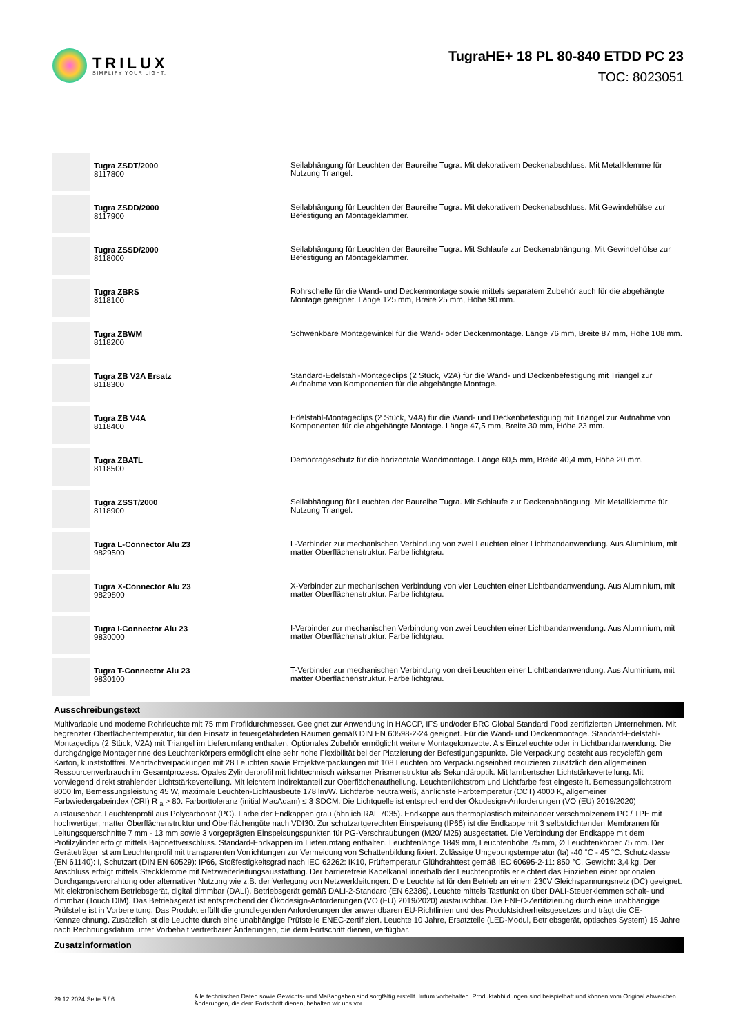TRILUX
SIMPLIFY YOUR LIGHT.
TugraHE+ 18 PL 80-840 ETDD PC 23
TOC: 8023051
| | Tugra ZSDT/2000 8117800 | Seilabhängung für Leuchten der Baureihe Tugra. Mit dekorativem Deckenabschluss. Mit Metallklemme für Nutzung Triangel. |
| | Tugra ZSDD/2000 8117900 | Seilabhängung für Leuchten der Baureihe Tugra. Mit dekorativem Deckenabschluss. Mit Gewindehülse zur Befestigung an Montageklammer. |
| | Tugra ZSSD/2000 8118000 | Seilabhängung für Leuchten der Baureihe Tugra. Mit Schlaufe zur Deckenabhängung. Mit Gewindehülse zur Befestigung an Montageklammer. |
| | Tugra ZBRS 8118100 | Rohrschelle für die Wand- und Deckenmontage sowie mittels separatem Zubehör auch für die abgehängte Montage geeignet. Länge 125 mm, Breite 25 mm, Höhe 90 mm. |
| | Tugra ZBWM 8118200 | Schwenkbare Montagewinkel für die Wand- oder Deckenmontage. Länge 76 mm, Breite 87 mm, Höhe 108 mm. |
| | Tugra ZB V2A Ersatz 8118300 | Standard-Edelstahl-Montageclips (2 Stück, V2A) für die Wand- und Deckenbefestigung mit Triangel zur Aufnahme von Komponenten für die abgehängte Montage. |
| | Tugra ZB V4A 8118400 | Edelstahl-Montageclips (2 Stück, V4A) für die Wand- und Deckenbefestigung mit Triangel zur Aufnahme von Komponenten für die abgehängte Montage. Länge 47,5 mm, Breite 30 mm, Höhe 23 mm. |
| | Tugra ZBATL 8118500 | Demontageschutz für die horizontale Wandmontage. Länge 60,5 mm, Breite 40,4 mm, Höhe 20 mm. |
| | Tugra ZSST/2000 8118900 | Seilabhängung für Leuchten der Baureihe Tugra. Mit Schlaufe zur Deckenabhängung. Mit Metallklemme für Nutzung Triangel. |
| | Tugra L-Connector Alu 23 9829500 | L-Verbinder zur mechanischen Verbindung von zwei Leuchten einer Lichtbandanwendung. Aus Aluminium, mit matter Oberflächenstruktur. Farbe lichtgrau. |
| | Tugra X-Connector Alu 23 9829800 | X-Verbinder zur mechanischen Verbindung von vier Leuchten einer Lichtbandanwendung. Aus Aluminium, mit matter Oberflächenstruktur. Farbe lichtgrau. |
| | Tugra I-Connector Alu 23 9830000 | I-Verbinder zur mechanischen Verbindung von zwei Leuchten einer Lichtbandanwendung. Aus Aluminium, mit matter Oberflächenstruktur. Farbe lichtgrau. |
| | Tugra T-Connector Alu 23 9830100 | T-Verbinder zur mechanischen Verbindung von drei Leuchten einer Lichtbandanwendung. Aus Aluminium, mit matter Oberflächenstruktur. Farbe lichtgrau. |
Ausschreibungstext
Multivariable und moderne Rohrleuchte mit 75 mm Profildurchmesser. Geeignet zur Anwendung in HACCP, IFS und/oder BRC Global Standard Food zertifizierten Unternehmen. Mit begrenzter Oberflächentemperatur, für den Einsatz in feuergefährdeten Räumen gemäß DIN EN 60598-2-24 geeignet. Für die Wand- und Deckenmontage. Standard-Edelstahl-Montageclips (2 Stück, V2A) mit Triangel im Lieferumfang enthalten. Optionales Zubehör ermöglicht weitere Montagekonzepte. Als Einzelleuchte oder in Lichtbandanwendung. Die durchgängige Montagerinne des Leuchtenkörpers ermöglicht eine sehr hohe Flexibilität bei der Platzierung der Befestigungspunkte. Die Verpackung besteht aus recyclefähigem Karton, kunststofffrei. Mehrfachverpackungen mit 28 Leuchten sowie Projektverpackungen mit 108 Leuchten pro Verpackungseinheit reduzieren zusätzlich den allgemeinen Ressourcenverbrauch im Gesamtprozess. Opales Zylinderprofil mit lichttechnisch wirksamer Prismenstruktur als Sekundäroptik. Mit lambertscher Lichtstärkeverteilung. Mit vorwiegend direkt strahlender Lichtstärkeverteilung. Mit leichtem Indirektanteil zur Oberflächenaufhellung. Leuchtenlichtstrom und Lichtfarbe fest eingestellt. Bemessungslichtstrom 8000 lm, Bemessungsleistung 45 W, maximale Leuchten-Lichtausbeute 178 lm/W. Lichtfarbe neutralweiß, ähnlichste Farbtemperatur (CCT) 4000 K, allgemeiner Farbwiedergabeindex (CRI) R <sub>a</sub> > 80. Farborttoleranz (initial MacAdam) ≤ 3 SDCM. Die Lichtquelle ist entsprechend der Ökodesign-Anforderungen (VO (EU) 2019/2020) austauschbar. Leuchtenprofil aus Polycarbonat (PC). Farbe der Endkappen grau (ähnlich RAL 7035). Endkappe aus thermoplastisch miteinander verschmolzenem PC / TPE mit hochwertiger, matter Oberflächenstruktur und Oberflächengüte nach VDI30. Zur schutzartgerechten Einspeisung (IP66) ist die Endkappe mit 3 selbstdichtenden Membranen für Leitungsquerschnitte 7 mm - 13 mm sowie 3 vorgeprägten Einspeisungspunkten für PG-Verschraubungen (M20/ M25) ausgestattet. Die Verbindung der Endkappe mit dem Profilzylinder erfolgt mittels Bajonettverschluss. Standard-Endkappen im Lieferumfang enthalten. Leuchtenlänge 1849 mm, Leuchtenhöhe 75 mm, Ø Leuchtenkörper 75 mm. Der Geräteträger ist am Leuchtenprofil mit transparenten Vorrichtungen zur Vermeidung von Schattenbildung fixiert. Zulässige Umgebungstemperatur (ta) -40 °C - 45 °C. Schutzklasse (EN 61140): I, Schutzart (DIN EN 60529): IP66, Stoßfestigkeitsgrad nach IEC 62262: IK10, Prüftemperatur Glühdrahttest gemäß IEC 60695-2-11: 850 °C. Gewicht: 3,4 kg. Der Anschluss erfolgt mittels Steckklemme mit Netzweiterleitungsausstattung. Der barrierefreie Kabelkanal innerhalb der Leuchtenprofils erleichtert das Einziehen einer optionalen Durchgangsverdrahtung oder alternativer Nutzung wie z.B. der Verlegung von Netzwerkleitungen. Die Leuchte ist für den Betrieb an einem 230V Gleichspannungsnetz (DC) geeignet. Mit elektronischem Betriebsgerät, digital dimmbar (DALI). Betriebsgerät gemäß DALI-2-Standard (EN 62386). Leuchte mittels Tastfunktion über DALI-Steuerklemmen schalt- und dimmbar (Touch DIM). Das Betriebsgerät ist entsprechend der Ökodesign-Anforderungen (VO (EU) 2019/2020) austauschbar. Die ENEC-Zertifizierung durch eine unabhängige Prüfstelle ist in Vorbereitung. Das Produkt erfüllt die grundlegenden Anforderungen der anwendbaren EU-Richtlinien und des Produktsicherheitsgesetzes und trägt die CE-Kennzeichnung. Zusätzlich ist die Leuchte durch eine unabhängige Prüfstelle ENEC-zertifiziert. Leuchte 10 Jahre, Ersatzteile (LED-Modul, Betriebsgerät, optisches System) 15 Jahre nach Rechnungsdatum unter Vorbehalt vertretbarer Änderungen, die dem Fortschritt dienen, verfügbar.
Zusatzinformation
29.12.2024 Seite 5 / 6
Alle technischen Daten sowie Gewichts- und Maßangaben sind sorgfältig erstellt. Irrtum vorbehalten. Produktabbildungen sind beispielhaft und können vom Original abweichen. Änderungen, die dem Fortschritt dienen, behalten wir uns vor.